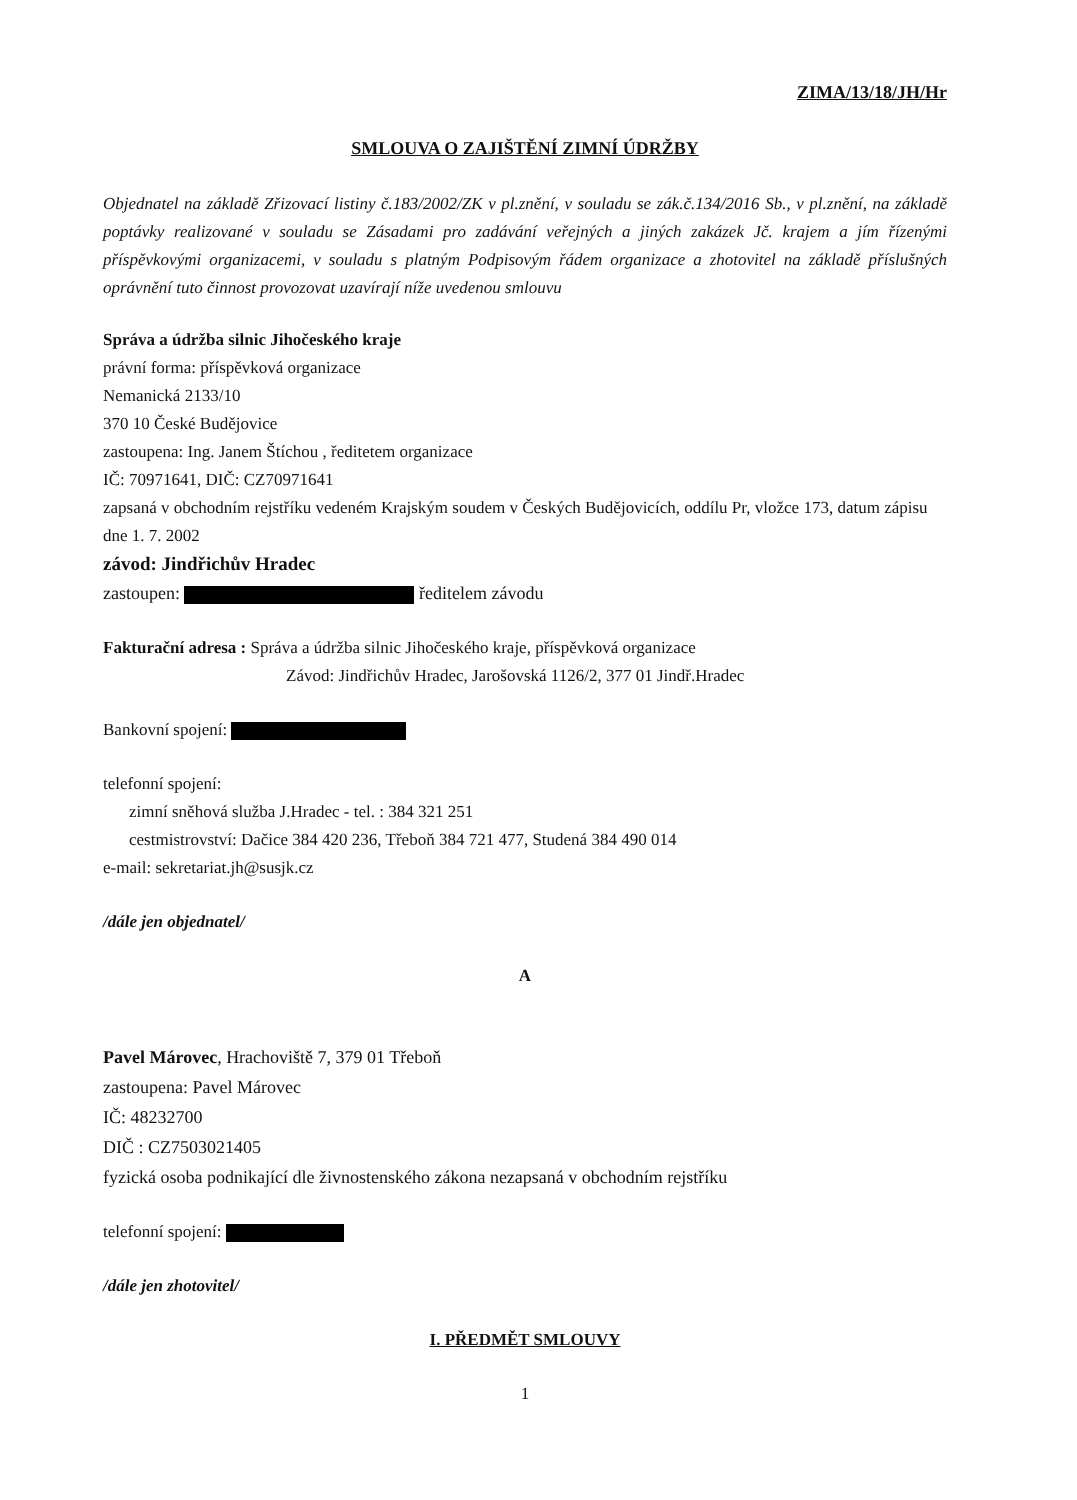ZIMA/13/18/JH/Hr
SMLOUVA O ZAJIŠTĚNÍ ZIMNÍ ÚDRŽBY
Objednatel na základě Zřizovací listiny č.183/2002/ZK v pl.znění, v souladu se zák.č.134/2016 Sb., v pl.znění, na základě poptávky realizované v souladu se Zásadami pro zadávání veřejných a jiných zakázek Jč. krajem a jím řízenými příspěvkovými organizacemi, v souladu s platným Podpisovým řádem organizace a zhotovitel na základě příslušných oprávnění tuto činnost provozovat uzavírají níže uvedenou smlouvu
Správa a údržba silnic Jihočeského kraje
právní forma: příspěvková organizace
Nemanická 2133/10
370 10 České Budějovice
zastoupena: Ing. Janem Štíchou , ředitetem organizace
IČ: 70971641, DIČ: CZ70971641
zapsaná v obchodním rejstříku vedeném Krajským soudem v Českých Budějovicích, oddílu Pr, vložce 173, datum zápisu dne 1. 7. 2002
závod: Jindřichův Hradec
zastoupen: ředitelem závodu
Fakturační adresa : Správa a údržba silnic Jihočeského kraje, příspěvková organizace
Závod: Jindřichův Hradec, Jarošovská 1126/2, 377 01 Jindř.Hradec
Bankovní spojení:
telefonní spojení:
zimní sněhová služba J.Hradec - tel. : 384 321 251
cestmistrovství: Dačice 384 420 236, Třeboň 384 721 477, Studená 384 490 014
e-mail: sekretariat.jh@susjk.cz
/dále jen objednatel/
A
Pavel Márovec, Hrachoviště 7, 379 01 Třeboň
zastoupena: Pavel Márovec
IČ: 48232700
DIČ : CZ7503021405
fyzická osoba podnikající dle živnostenského zákona nezapsaná v obchodním rejstříku
telefonní spojení:
/dále jen zhotovitel/
I. PŘEDMĚT SMLOUVY
1